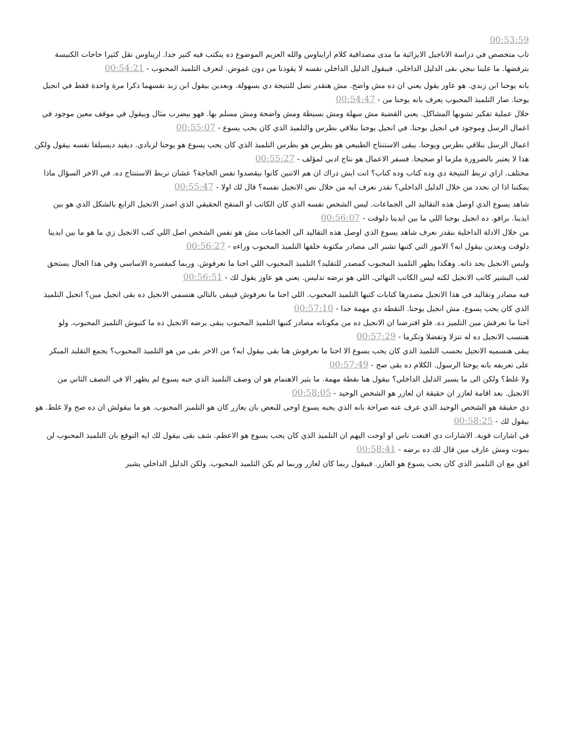00:53:59
تاب متخصص في دراسة الاناجيل الايزائية ما مدى مصداقية كلام ارايناوس والله العزيم الموضوع ده يتكتب فيه كتير جدا. اريناوس نقل كثيرا حاجات الكنيسة بترفضها. ما علينا نيجي بقى الدليل الداخلي. فبيقول الدليل الداخلي نفسه لا يقودنا من دون غموض. لنعرف التلميذ المحبوب - 00:54:21
بانه يوحنا ابن زبدي. هو عاوز يقول يعني ان ده مش واضح. مش هتقدر تصل للنتيجة دي بسهولة. وبعدين بيقول ابن زبد نفسهما ذكرا مرة واحدة فقط في انجيل يوحنا. صار التلميذ المحبوب يعرف بانه يوحنا من - 00:54:47
خلال عملية تفكير تشوبها المشاكل. يعني القضية مش سهلة ومش بسيطة ومش واضحة ومش مسلم بها. فهو بيضرب مثال وبيقول في موقف معين موجود في اعمال الرسل وموجود في انجيل يوحنا. في انجيل يوحنا بنلاقي بطرس والتلميذ الذي كان يحب يسوع - 00:55:07
اعمال الرسل بنلاقي بطرس ويوحنا. يبقى الاستنتاج الطبيعي هو بطرس هو بطرس التلميذ الذي كان يحب يسوع هو يوحنا لزبادي. ديفيد ديسيلفا نفسه بيقول ولكن هذا لا يعتبر بالضرورة ملزما او صحيحا. فسفر الاعمال هو نتاج ادبي لمؤلف - 00:55:27
مختلف. ازاي تربط النتيجة دي وده كتاب وده كتاب؟ انت ايش دراك ان هم الاتنين كانوا بيقصدوا نفس الحاجة؟ عشان تربط الاستنتاج ده. في الاخر السؤال ماذا يمكننا اذا ان نحدد من خلال الدليل الداخلي؟ نقدر نعرف ايه من خلال نص الانجيل نفسه؟ قال لك اولا - 00:55:47
شاهد يسوع الذي اوصل هذه التقاليد الى الجماعات. ليس الشخص نفسه الذي كان الكاتب او المنقح الحقيقي الذي اصدر الانجيل الرابع بالشكل الذي هو بين ايدينا. برافو. ده انجيل يوحنا اللي ما بين ايدينا دلوقت - 00:56:07
من خلال الادلة الداخلية بنقدر نعرف شاهد يسوع الذي اوصل هذه التقاليد الى الجماعات مش هو نفس الشخص اصل اللي كتب الانجيل زي ما هو ما بين ايدينا دلوقت وبعدين بيقول ايه؟ الامور التي كتبها تشير الى مصادر مكتوبة خلفها التلميذ المحبوب وراءه - 00:56:27
وليس الانجيل بحد ذاته. وهكذا يظهر التلميذ المحبوب كمصدر للتقليد؟ التلميذ المحبوب اللي احنا ما نعرفوش. وربما كمفسره الاساسي وفي هذا الحال يستحق لقب البشير كاتب الانجيل لكنه ليس الكاتب النهائي. اللي هو برضه تدليس. يعني هو عاوز يقول لك - 00:56:51
فيه مصادر وتقاليد في هذا الانجيل مصدرها كتابات كتبها التلميذ المحبوب. اللي احنا ما نعرفوش فيبقى بالتالي هنسمي الانجيل ده بقى انجيل مين؟ انجيل التلميذ الذي كان يحب يسوع. مش انجيل يوحنا. النقطة دي مهمة جدا - 00:57:10
احنا ما نعرفش مين التلميز ده. فلو افترضنا ان الانجيل ده من مكوناته مصادر كتبها التلميذ المحبوب يبقى برضه الانجيل ده ما كتبوش التلميز المحبوب. ولو هننسب الانجيل ده له تنزلا وتفضلا وتكرما - 00:57:29
يبقى هنسميه الانجيل بحسب التلميذ الذي كان يحب يسوع الا احنا ما نعرفوش هنا بقى بيقول ايه؟ من الاخر بقى من هو التلميذ المحبوب؟ يجمع التقليد المبكر على تعريفه بانه يوحنا الرسول. الكلام ده بقى صح - 00:57:49
ولا غلط؟ ولكن الى ما يسير الدليل الداخلي؟ بيقول هنا نقطة مهمة. ما يثير الاهتمام هو ان وصف التلميذ الذي حبه يسوع لم يظهر الا في النصف الثاني من الانجيل. بعد اقامة لعازر ان حقيقة ان لعازر هو الشخص الوحيد - 00:58:05
دي حقيقة هو الشخص الوحيد الذي عرف عنه صراحة بانه الذي يحبه يسوع اوحى للبعض بان يعازر كان هو التلميز المحبوب. هو ما بيقولش ان ده صح ولا غلط. هو بيقول لك - 00:58:25
في اشارات قوية. الاشارات دي اقنعت ناس او اوحت اليهم ان التلميذ الذي كان يحب يسوع هو الاعظم. شف بقى بيقول لك ايه التوقع بان التلميذ المحبوب لن يموت ومش عارف مين قال لك ده برضه - 00:58:41
افق مع ان التلميز الذي كان يحب يسوع هو العازر. فبيقول ربما كان لعازر وربما لم يكن التلميذ المحبوب. ولكن الدليل الداخلي يشير